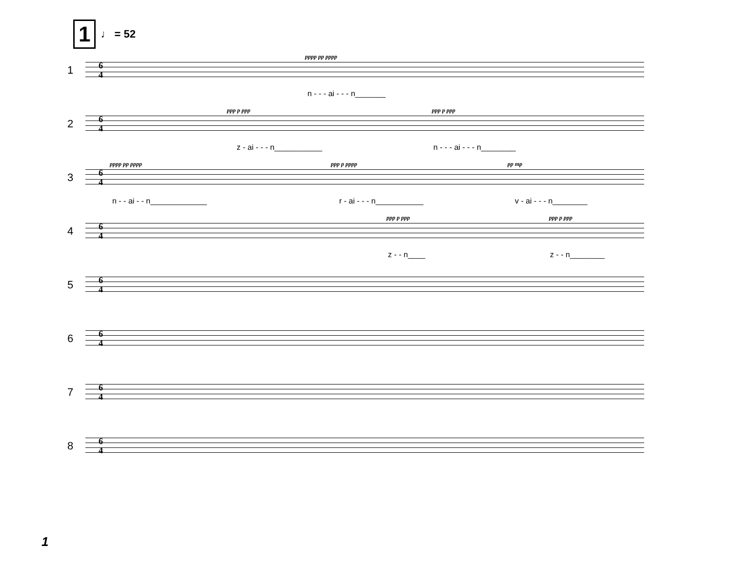1
♩ = 52
1
6
4
pppp pp pppp
n - - - ai - - - n_______
2
6
4
ppp p ppp ppp p ppp
z - ai - - - n___________ n - - - ai - - - n________
3
6
4
pppp pp pppp ppp p pppp pp mp
n - - ai - - n_____________ r - ai - - - n___________ v - ai - - - n________
4
6
4
ppp p ppp ppp p ppp
z - - n____ z - - n________
5
6
4
6
6
4
7
6
4
8
6
4
1